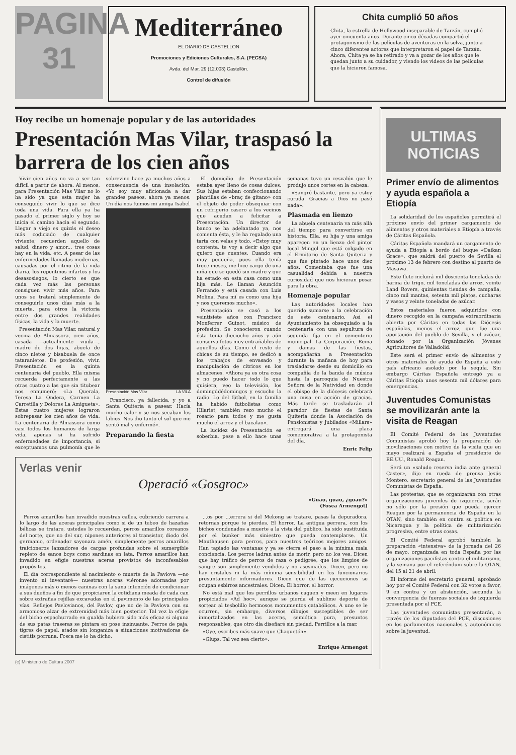PAGINA
31
Mediterráneo
EL DIARIO DE CASTELLON
Promociones y Ediciones Culturales, S.A. (PECSA)
Avda. del Mar, 29 (12.003) Castellón.
Control de difusión
Chita cumplió 50 años
Chita, la estrella de Hollywood inseparable de Tarzán, cumplió ayer cincuenta años. Durante cinco décadas compartió el protagonismo de las películas de aventuras en la selva, junto a cinco diferentes actores que interpretaron el papel de Tarzán. Ahora, Chita ya se ha retirado y va a gozar de los años que le quedan junto a su cuidador, y viendo los videos de las películas que la hicieron famosa.
Hoy recibe un homenaje popular y de las autoridades
Presentación Mas Vilar, traspasó la barrera de los cien años
Vivir cien años no va a ser tan difícil a partir de ahora. Al menos, para Presentación Mas Vilar no lo ha sido ya que esta mujer ha conseguido vivir lo que se dice toda una vida. Para ella ya ha pasado el primer siglo y hoy se inicia el camino hacia el segundo. Llegar a viejo es quizás el deseo más codiciado de cualquier viviente; recuerden aquello de salud, dinero y amor... tres cosas hay en la vida, etc. A pesar de las enfermedades llamadas modernas, causadas por el ritmo de la vida diaria, los repentinos infartos y los desasosiegos, lo cierto es que cada vez más las personas consiguen vivir más años. Para unos se tratará simplemente de conseguirle unos días más a la muerte, para otros la victoria entre dos grandes realidades físicas, la vida y la muerte.
Presentación Mas Vilar, natural y vecina de Almassora, cien años, casada —actualmente viuda—, madre de dos hijas, abuela de cinco nietos y bisabuela de once tataranietos. De profesión, vivir. Presentación es la quinta centenaria del pueblo. Ella misma recuerda perfectamente a las otras cuatro a las que sin titubear nos ennumeró: «La Querala, Teresa La Ondera, Carmen La Carretilla y Dolores La Amigueta». Estas cuatro mujeres lograron sobrepasar los cien años de vida. La centenaria de Almassora como casi todos los humanos de larga vida, apenas si ha sufrido enfermedades de importancia, si exceptuamos una pulmonía que le sobrevino hace ya muchos años a consecuencia de una insolación. «Yo soy muy aficionada a dar grandes paseos, ahora ya menos. Un día nos fuimos mi amiga Isabel
Presentación Mas Vilar LA VILA
Francisco, ya fallecida, y yo a Santa Quiteria a pasear. Hacía mucho calor y se nos secaban los labios. Nos dio tanto el sol que me sentó mal y enfermé».
Preparando la fiesta
El domicilio de Presentación estaba ayer lleno de cosas dulces. Sus hijas estaban confeccionando plantillas de «braç de gitano» con el objeto de poder obsequiar con un refrigerio casero a los vecinos que acudan a felicitar a Presentación. Un director de banco se ha adelantado ya, nos comenta ésta, y le ha regalado una tarta con velas y todo. «Estoy muy contenta, te voy a decir algo que quiero que cuentes. Cuando era muy pequeña, pues ella tenía trece meses, me hice cargo de una niña que se quedó sin madre y que ha estado en esta casa como una hija más. Le llaman Asunción Ferrando y está casada con Luis Molina. Para mí es como una hija y nos queremos mucho».
Presentación se casó a los veintisiete años con Francisco Monferrer Guinot, músico de profesión. Se conocieron cuando ésta tenía dieciocho años y aún conserva fotos muy entrañables de aquellos días. Como el resto de chicas de su tiempo, se dedicó a los trabajos de envasado y manipulación de cítricos en los almacenes. «Ahora ya es otra cosa y no puedo hacer todo lo que quisiera, veo la televisión, los domingddédomingos y escucho la radio. Lo del fútbol, en la familia ha habido futbolistas como Hilariet; también rezo mucho el rosario para todos y me gusta mucho el arroz y el bacalao».
La lucidez de Presentación es soberbia, pese a ello hace unas semanas tuvo un resvalón que le produjo unos cortes en la cabeza.
«Sangré bastante, pero ya estoy curada. Gracias a Dios no pasó nada».
Plasmada en lienzo
La abuela centenaria va más allá del tiempo para convertirse en historia. Ella, su hija y una amiga aparecen en un lienzo del pintor local Mingol que está colgado en el Ermitorio de Santa Quiteria y que fue pintado hace unos diez años. Comentaba que fue una casualidad debida a nuestra curiosidad que nos hicieran posar para la obra.
Homenaje popular
Las autoridades locales han querido sumarse a la celebración de este centenario. Así el Ayuntamiento ha obsequiado a la centenaria con una sepultura de segunda fija en el cementerio municipal. La Corporación, Reina y damas de las fiestas, acompañarán a Presentación durante la mañana de hoy para trasladarse desde su domicilio en compañía de la banda de música hasta la parroquia de Nuestra Señora de la Natividad en donde el obispo de la diócesis celebrará una misa en acción de gracias. Más tarde se trasladarán al parador de fiestas de Santa Quiteria donde la Asociación de Pensionistas y Jubilados «Millars» entregará una placa comemorativa a la protagonista del día.
Enric Felip
Verlas venir
Operació «Gosgroc»
«Guau, guau, ¿guau?»
(Fosca Armengot)
Perros amarillos han invadido nuestras calles, cubriendo carrera a lo largo de las aceras principales como si de un tebeo de hazañas bélicas se tratare, ustedes lo recuerdan, perros amarillos coreanos del norte, que no del sur, nipones anteriores al transistor, diodo del germanio, ordenador sayonara amén, simplemente perros amarillos traicioneros lanzadores de cargas profundas sobre el sumergible repleto de sanos boys como sardinas en lata. Perros amarillos han invadido en efigie nuestras aceras provistos de inconfesables propósitos.
El día correspondiente al nacimiento o muerte de la Pavlova —no invento ni inventaré— nuestras aceras viéronse adornadas por imágenes más o menos caninas con la sana intención de condicionar a sus dueños a fin de que propiciaren la cotidiana meada de cada can sobre extrañas rejillas excavadas en el pavimento de las principales vías. Reflejos Pavlovianos, del Pavlov, que no de la Pavlova con su armonioso alzar de extremidad más bien posterior. Tal vez la efigie del bicho espachurrado en gualda hubiera sido más eficaz si alguna de sus patas traseras se pintara en pose insinuante. Perros de paja, tigres de papel, atados sin longaniza a situaciones motivadoras de cistitis porruna. Fosca me lo ha dicho.
...os por ...errera si del Mekong se tratare, pasas la depuradora, retornas porque te pierdes. El horror. La antigua perrera, con los bichos condenados a muerte a la vista del público, ha sido sustituida por el bunker más siniestro que pueda contemplarse. Un Mauthausen para perros, para nuestros teóricos mejores amigos. Han tapiado las ventanas y ya se cierra el paso a la mínima mala conciencia. Los perros ladran antes de morir, pero no los ves. Dicen que hay tráfico de perros de raza o pedigrée, que los limpios de sangre son simplemente vendidos y no asesinados. Dicen, pero no hay cristales ni la más mínima sensibilidad en los funcionarios presuntamente informadores. Dicen que de las ejecuciones se ocupan esbirros ancestrales. Dicen. El horror, el horror.
No está mal que los perrillos urbanos caguen y meen en lugares propiciados «Ad hoc», aunque se pierda el sublime deporte de sortear al tesbolillo hermosos monumentos catabólicos. A uno se le ocurren, sin embargo, diversos dibujos susceptibles de ser inmortalizados en las aceras, semiótica pura, presuntos responsables, que otro día diseñaré sin piedad. Perrillos a la mar.
«Oye, escribes más suave que Chaquetón».
«Glups. Tal vez sea cierto».
Enrique Armengot
(c) Ministerio de Cultura 2007
ULTIMAS
NOTICIAS
Primer envío de alimentos y ayuda española a Etiopía
La solidaridad de los españoles permitirá el próximo envío del primer cargamento de alimentos y otros materiales a Etiopía a través de Cáritas Española.
Cáritas Española mandará un cargamento de ayuda a Etiopía a bordo del buque «Daikan Grace», que saldrá del puerto de Sevilla el próximo 13 de febrero con destino al puerto de Masawa.
Este flete incluirá mil doscienta toneladas de harina de trigo, mil toneladas de arroz, veinte Land Rovers, quinientas tiendas de campaña, cinco mil mantas, setenta mil platos, cucharas y vasos y veinte toneladas de azúcar.
Estos materiales fueron adquiridos con dinero recogido en la campaña extraordinaria abierta por Cáritas en todas las Diócesis españolas, menos el arroz, que fue una aportación del pueblo de Sevilla, y el azúcar, donado por la Organización Jóvenes Agricultores de Valladolid.
Este será el primer envío de alimentos y otros materiales de ayuda de España a este país africano asolado por la sequía. Sin embargo Cáritas Española entregó ya a Cáritas Etiopía unos sesenta mil dólares para emergencias.
Juventudes Comunistas se movilizarán ante la visita de Reagan
El Comité Federal de las Juventudes Comunistas aprobó hoy la preparación de movilizaciones con motivo de la visita que en mayo realizará a España el presidente de EE.UU., Ronald Reagan.
Será un «saludo reserva india ante general Caster», dijo en rueda de prensa Jesús Montero, secretario general de las Juventudes Comunistas de España.
Las protestas, que se organizarán con otras organizaciones juveniles de izquierda, serán no sólo por la presión que pueda ejercer Reagan por la permanencia de España en la OTAN, sino también en contra su política en Nicaragua y la política de militarización progresiva, entre otras cosas.
El Comité Federal aprobó también la preparación «intensiva» de la jornada del 26 de mayo, organizada en toda España por las organizaciones pacifistas contra el militarismo, y la semana por el referéndum sobre la OTAN, del 15 al 21 de abril.
El informe del secretario general, aprobado hoy por el Comité Federal con 32 votos a favor, 9 en contra y un abstención, secunda la convergencia de fuerzas sociales de izquierda presentada por el PCE.
Las juventudes comunistas presentarán, a través de los diputados del PCE, discusiones en los parlamentos nacionales y autonómicos sobre la juventud.